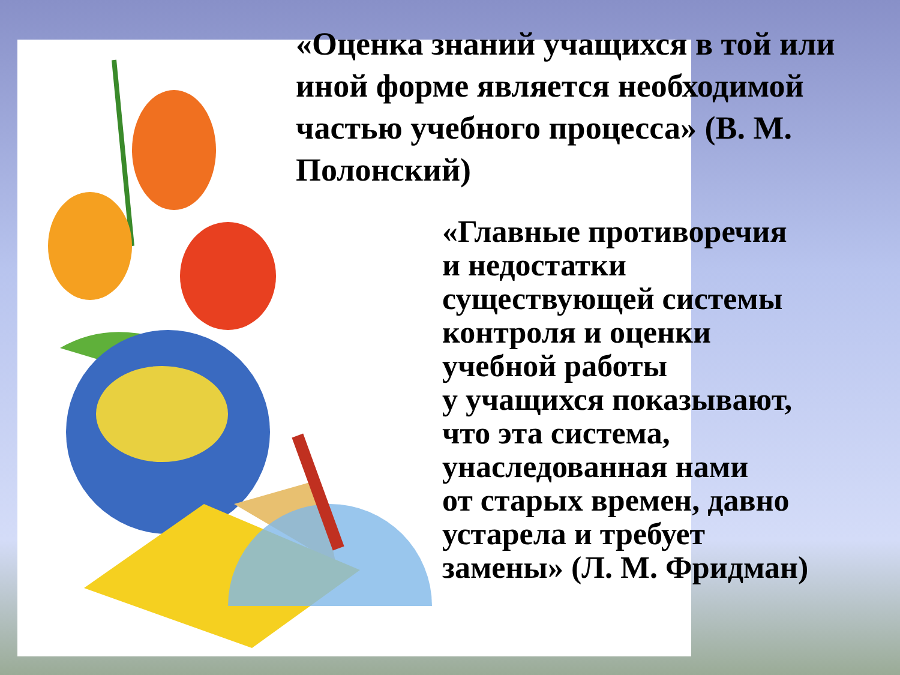«Оценка знаний учащихся в той или иной форме является необходимой частью учебного процесса» (В. М. Полонский)
«Главные противоречия
и недостатки
существующей системы
контроля и оценки
учебной работы
у учащихся показывают,
что эта система,
унаследованная нами
от старых времен, давно
устарела и требует
замены» (Л. М. Фридман)